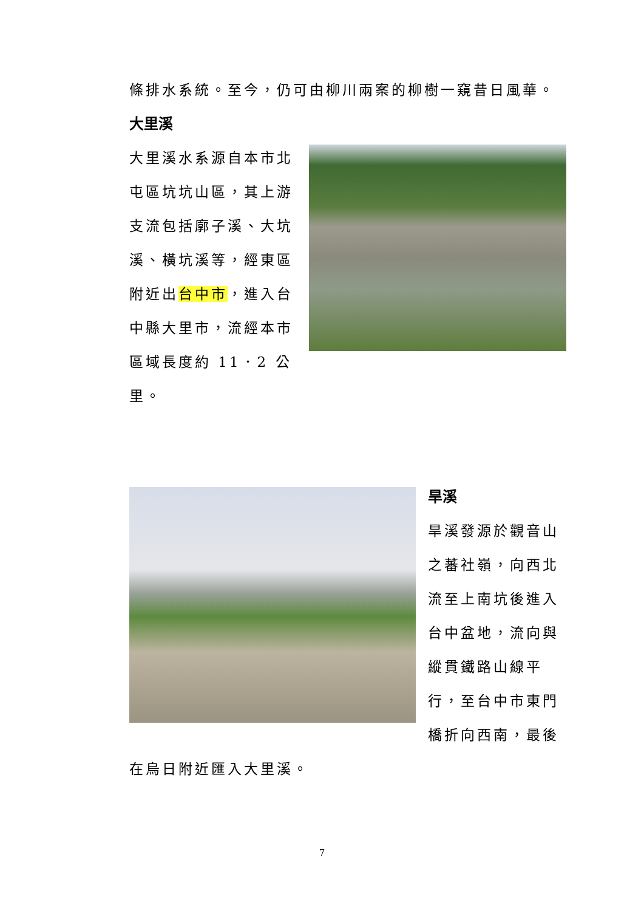條排水系統。至今，仍可由柳川兩案的柳樹一窺昔日風華。
大里溪
大里溪水系源自本市北屯區坑坑山區，其上游支流包括廓子溪、大坑溪、橫坑溪等，經東區附近出台中市，進入台中縣大里市，流經本市區域長度約 11．2 公里。
旱溪
旱溪發源於觀音山之蕃社嶺，向西北流至上南坑後進入台中盆地，流向與縱貫鐵路山線平行，至台中市東門橋折向西南，最後
在烏日附近匯入大里溪。
7